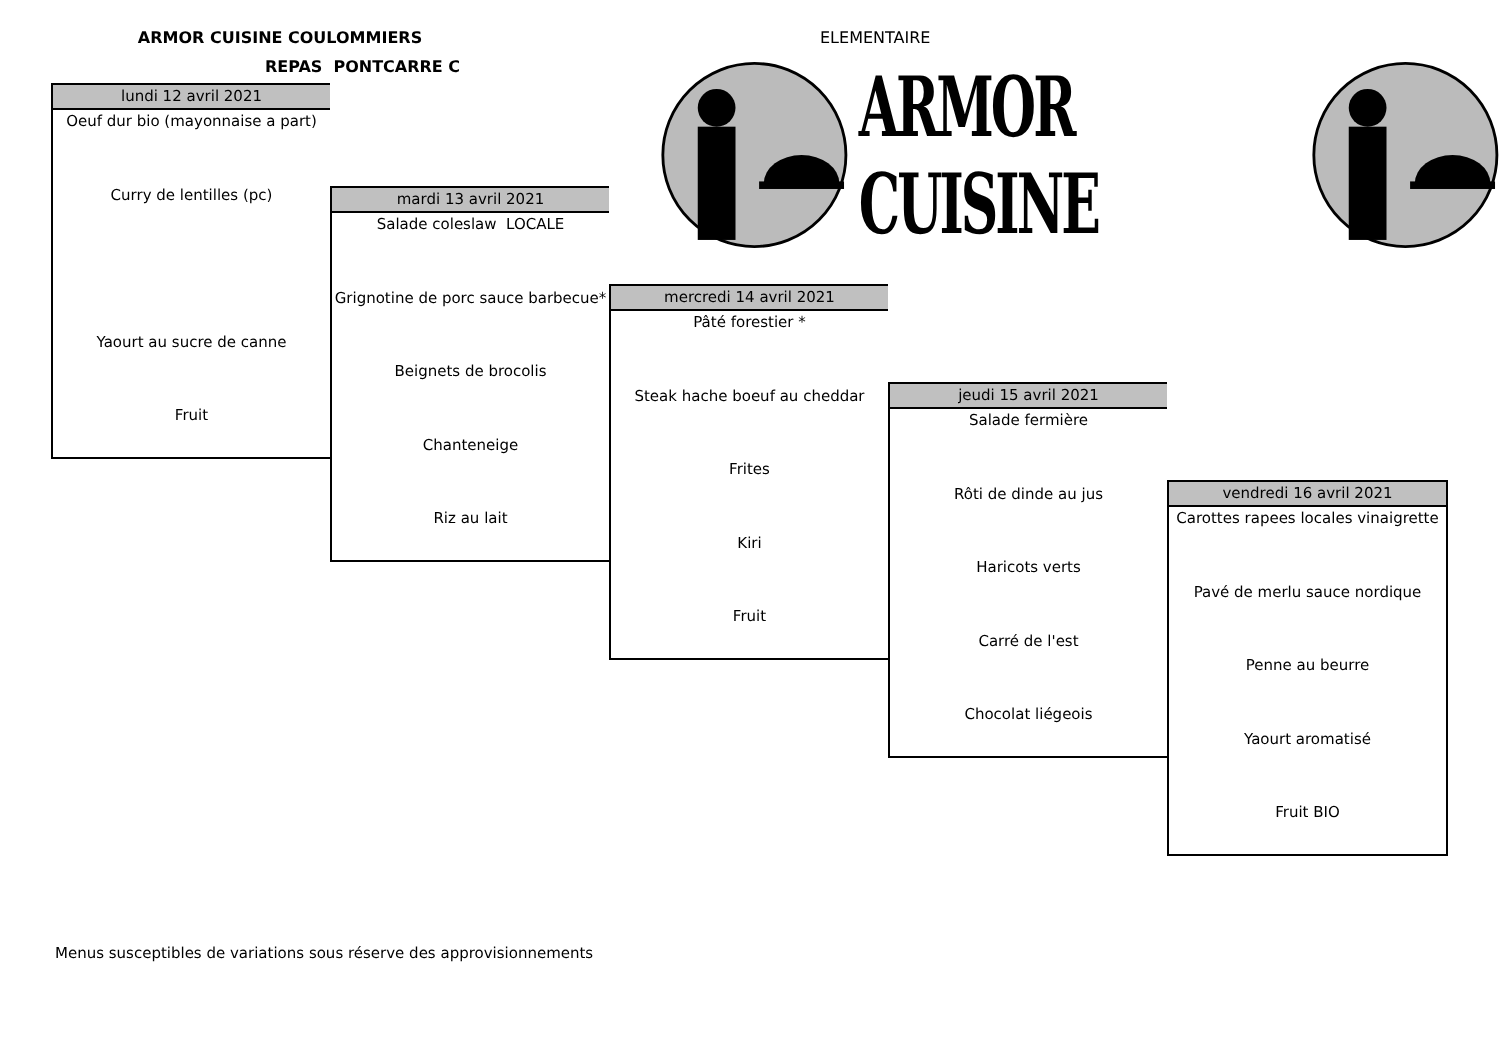ARMOR CUISINE COULOMMIERS
REPAS PONTCARRE C
ELEMENTAIRE
lundi 12 avril 2021
Oeuf dur bio (mayonnaise a part)
Curry de lentilles (pc)
Yaourt au sucre de canne
Fruit
mardi 13 avril 2021
Salade coleslaw LOCALE
Grignotine de porc sauce barbecue*
Beignets de brocolis
Chanteneige
Riz au lait
mercredi 14 avril 2021
Pâté forestier *
Steak hache boeuf au cheddar
Frites
Kiri
Fruit
jeudi 15 avril 2021
Salade fermière
Rôti de dinde au jus
Haricots verts
Carré de l'est
Chocolat liégeois
vendredi 16 avril 2021
Carottes rapees locales vinaigrette
Pavé de merlu sauce nordique
Penne au beurre
Yaourt aromatisé
Fruit BIO
ARMOR CUISINE
Menus susceptibles de variations sous réserve des approvisionnements